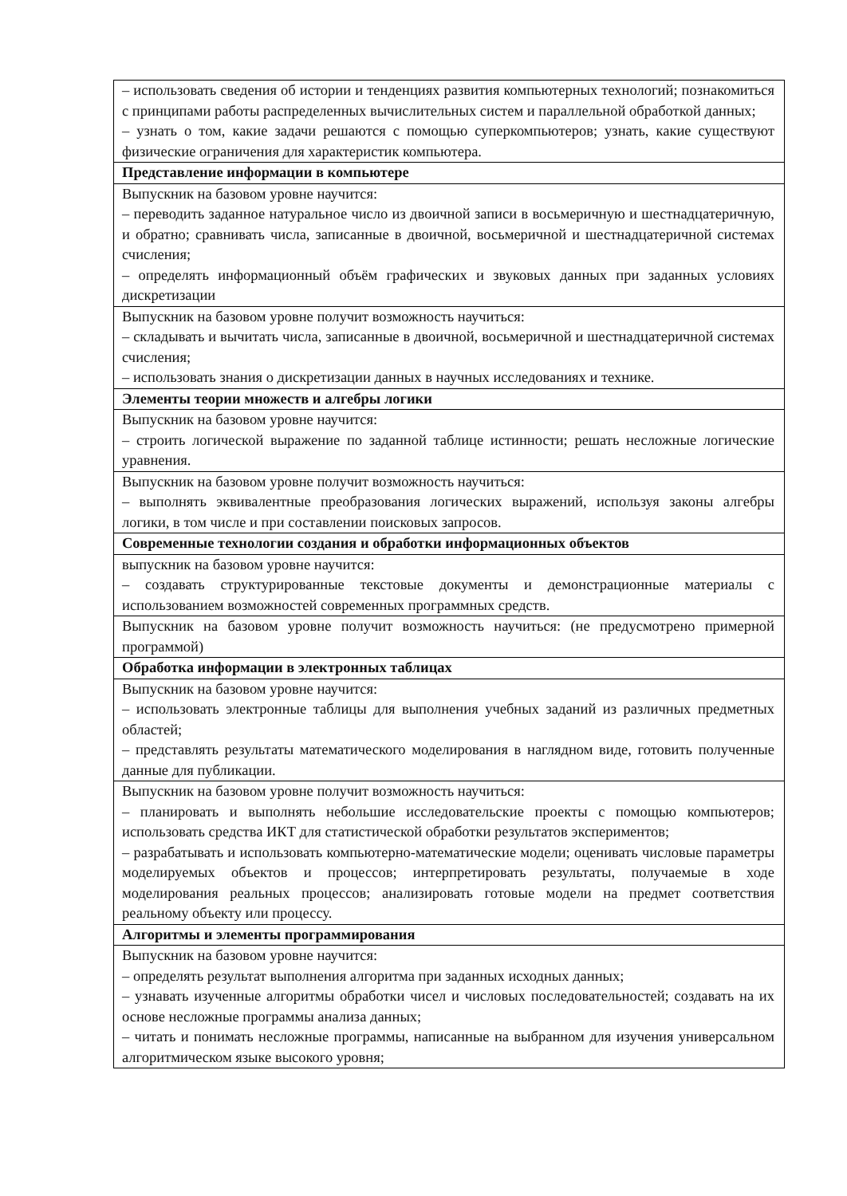| – использовать сведения об истории и тенденциях развития компьютерных технологий; познакомиться с принципами работы распределенных вычислительных систем и параллельной обработкой данных; – узнать о том, какие задачи решаются с помощью суперкомпьютеров; узнать, какие существуют физические ограничения для характеристик компьютера. |
| Представление информации в компьютере |
| Выпускник на базовом уровне научится: – переводить заданное натуральное число из двоичной записи в восьмеричную и шестнадцатеричную, и обратно; сравнивать числа, записанные в двоичной, восьмеричной и шестнадцатеричной системах счисления; – определять информационный объём графических и звуковых данных при заданных условиях дискретизации |
| Выпускник на базовом уровне получит возможность научиться: – складывать и вычитать числа, записанные в двоичной, восьмеричной и шестнадцатеричной системах счисления; – использовать знания о дискретизации данных в научных исследованиях и технике. |
| Элементы теории множеств и алгебры логики |
| Выпускник на базовом уровне научится: – строить логической выражение по заданной таблице истинности; решать несложные логические уравнения. |
| Выпускник на базовом уровне получит возможность научиться: – выполнять эквивалентные преобразования логических выражений, используя законы алгебры логики, в том числе и при составлении поисковых запросов. |
| Современные технологии создания и обработки информационных объектов |
| выпускник на базовом уровне научится: – создавать структурированные текстовые документы и демонстрационные материалы с использованием возможностей современных программных средств. |
| Выпускник на базовом уровне получит возможность научиться: (не предусмотрено примерной программой) |
| Обработка информации в электронных таблицах |
| Выпускник на базовом уровне научится: – использовать электронные таблицы для выполнения учебных заданий из различных предметных областей; – представлять результаты математического моделирования в наглядном виде, готовить полученные данные для публикации. |
| Выпускник на базовом уровне получит возможность научиться: – планировать и выполнять небольшие исследовательские проекты с помощью компьютеров; использовать средства ИКТ для статистической обработки результатов экспериментов; – разрабатывать и использовать компьютерно-математические модели; оценивать числовые параметры моделируемых объектов и процессов; интерпретировать результаты, получаемые в ходе моделирования реальных процессов; анализировать готовые модели на предмет соответствия реальному объекту или процессу. |
| Алгоритмы и элементы программирования |
| Выпускник на базовом уровне научится: – определять результат выполнения алгоритма при заданных исходных данных; – узнавать изученные алгоритмы обработки чисел и числовых последовательностей; создавать на их основе несложные программы анализа данных; – читать и понимать несложные программы, написанные на выбранном для изучения универсальном алгоритмическом языке высокого уровня; |